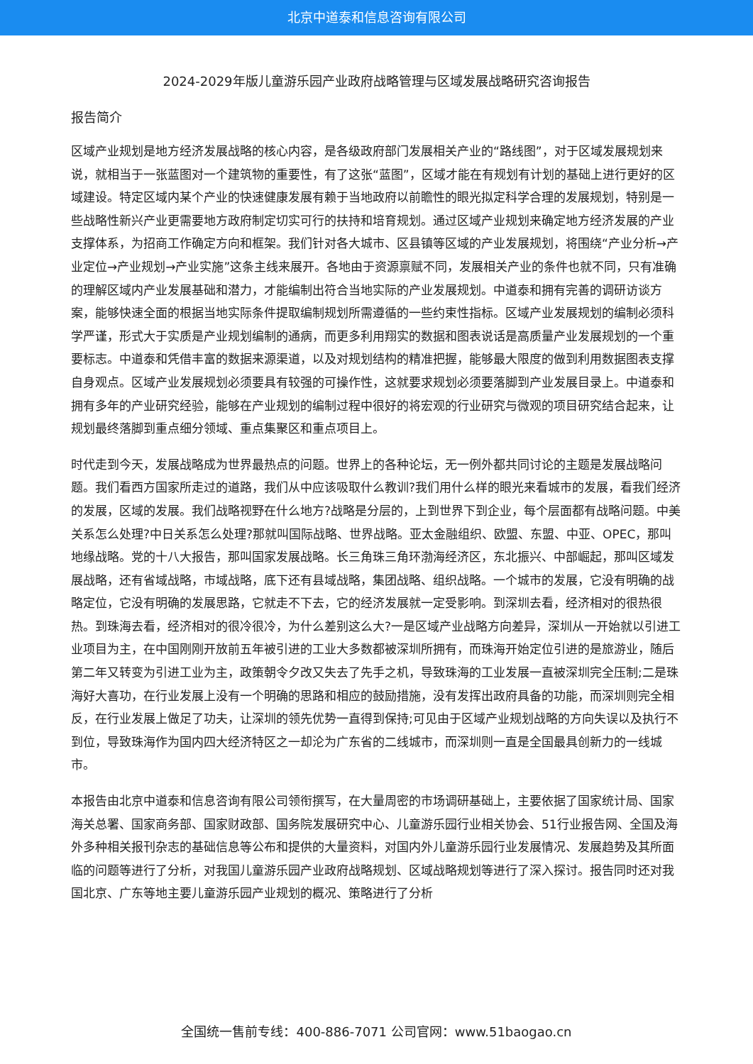北京中道泰和信息咨询有限公司
2024-2029年版儿童游乐园产业政府战略管理与区域发展战略研究咨询报告
报告简介
区域产业规划是地方经济发展战略的核心内容，是各级政府部门发展相关产业的“路线图”，对于区域发展规划来说，就相当于一张蓝图对一个建筑物的重要性，有了这张“蓝图”，区域才能在有规划有计划的基础上进行更好的区域建设。特定区域内某个产业的快速健康发展有赖于当地政府以前瞻性的眼光拟定科学合理的发展规划，特别是一些战略性新兴产业更需要地方政府制定切实可行的扶持和培育规划。通过区域产业规划来确定地方经济发展的产业支撑体系，为招商工作确定方向和框架。我们针对各大城市、区县镇等区域的产业发展规划，将围绕“产业分析→产业定位→产业规划→产业实施”这条主线来展开。各地由于资源禀赋不同，发展相关产业的条件也就不同，只有准确的理解区域内产业发展基础和潜力，才能编制出符合当地实际的产业发展规划。中道泰和拥有完善的调研访谈方案，能够快速全面的根据当地实际条件提取编制规划所需遵循的一些约束性指标。区域产业发展规划的编制必须科学严谨，形式大于实质是产业规划编制的通病，而更多利用翔实的数据和图表说话是高质量产业发展规划的一个重要标志。中道泰和凭借丰富的数据来源渠道，以及对规划结构的精准把握，能够最大限度的做到利用数据图表支撑自身观点。区域产业发展规划必须要具有较强的可操作性，这就要求规划必须要落脚到产业发展目录上。中道泰和拥有多年的产业研究经验，能够在产业规划的编制过程中很好的将宏观的行业研究与微观的项目研究结合起来，让规划最终落脚到重点细分领域、重点集聚区和重点项目上。
时代走到今天，发展战略成为世界最热点的问题。世界上的各种论坛，无一例外都共同讨论的主题是发展战略问题。我们看西方国家所走过的道路，我们从中应该吸取什么教训?我们用什么样的眼光来看城市的发展，看我们经济的发展，区域的发展。我们战略视野在什么地方?战略是分层的，上到世界下到企业，每个层面都有战略问题。中美关系怎么处理?中日关系怎么处理?那就叫国际战略、世界战略。亚太金融组织、欧盟、东盟、中亚、OPEC，那叫地缘战略。党的十八大报告，那叫国家发展战略。长三角珠三角环渤海经济区，东北振兴、中部崛起，那叫区域发展战略，还有省域战略，市域战略，底下还有县域战略，集团战略、组织战略。一个城市的发展，它没有明确的战略定位，它没有明确的发展思路，它就走不下去，它的经济发展就一定受影响。到深圳去看，经济相对的很热很热。到珠海去看，经济相对的很冷很冷，为什么差别这么大?一是区域产业战略方向差异，深圳从一开始就以引进工业项目为主，在中国刚刚开放前五年被引进的工业大多数都被深圳所拥有，而珠海开始定位引进的是旅游业，随后第二年又转变为引进工业为主，政策朝令夕改又失去了先手之机，导致珠海的工业发展一直被深圳完全压制;二是珠海好大喜功，在行业发展上没有一个明确的思路和相应的鼓励措施，没有发挥出政府具备的功能，而深圳则完全相反，在行业发展上做足了功夫，让深圳的领先优势一直得到保持;可见由于区域产业规划战略的方向失误以及执行不到位，导致珠海作为国内四大经济特区之一却沦为广东省的二线城市，而深圳则一直是全国最具创新力的一线城市。
本报告由北京中道泰和信息咨询有限公司领衔撰写，在大量周密的市场调研基础上，主要依据了国家统计局、国家海关总署、国家商务部、国家财政部、国务院发展研究中心、儿童游乐园行业相关协会、51行业报告网、全国及海外多种相关报刊杂志的基础信息等公布和提供的大量资料，对国内外儿童游乐园行业发展情况、发展趋势及其所面临的问题等进行了分析，对我国儿童游乐园产业政府战略规划、区域战略规划等进行了深入探讨。报告同时还对我国北京、广东等地主要儿童游乐园产业规划的概况、策略进行了分析
全国统一售前专线：400-886-7071 公司官网：www.51baogao.cn